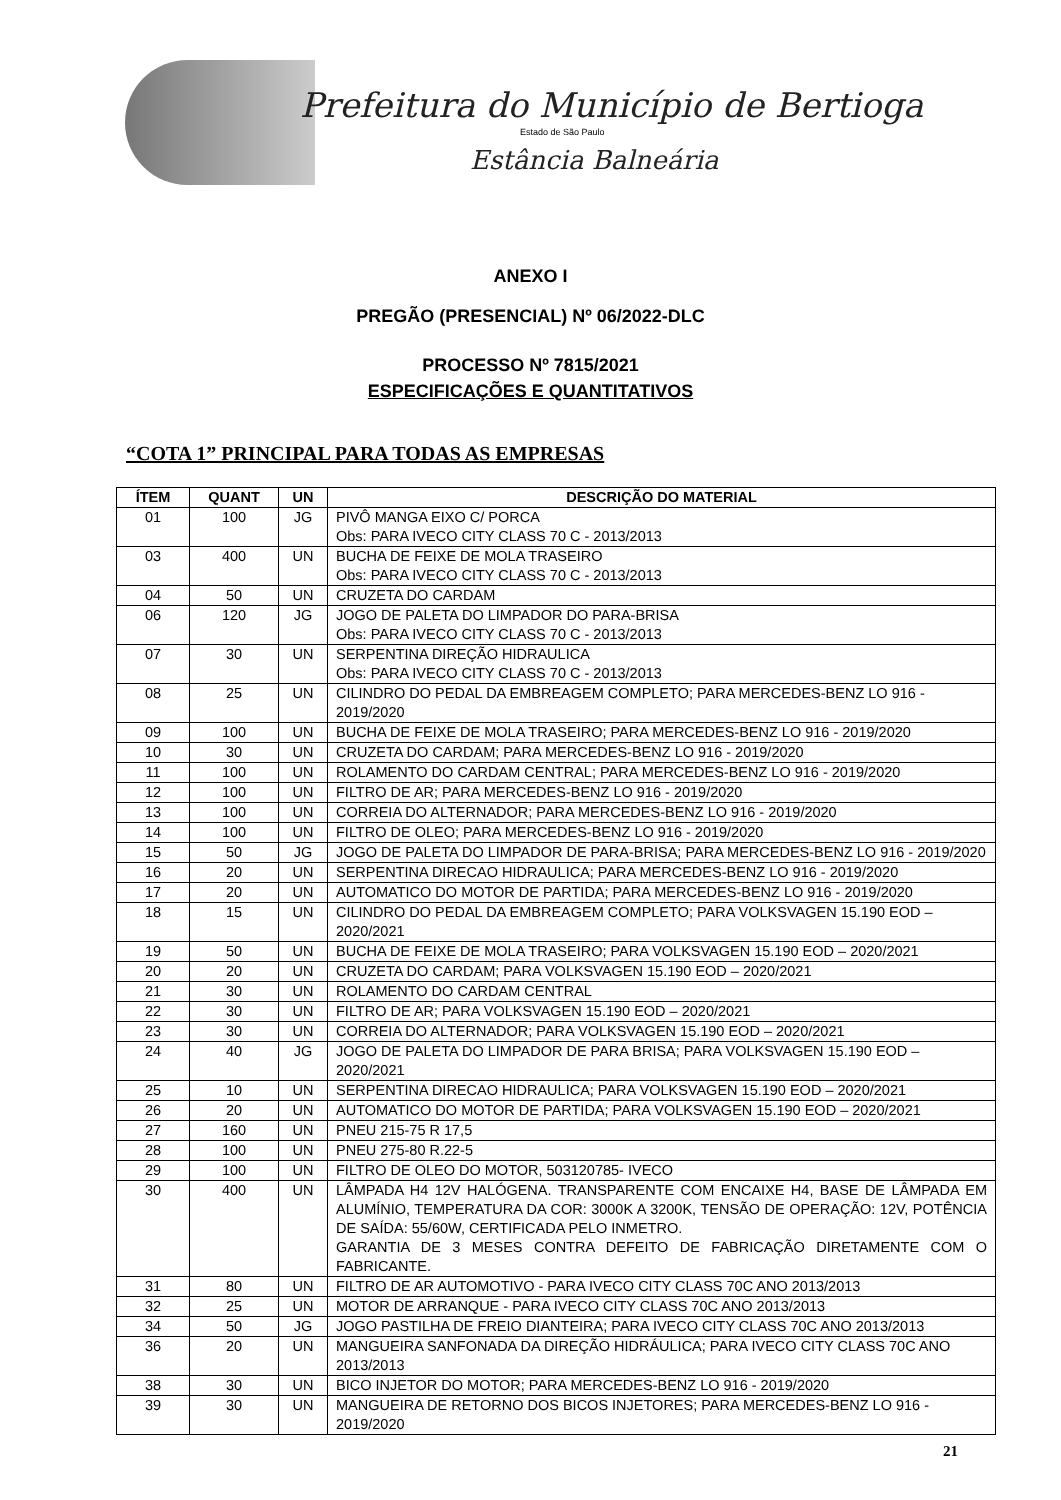Prefeitura do Município de Bertioga
Estado de São Paulo
Estância Balneária
ANEXO I
PREGÃO (PRESENCIAL) Nº 06/2022-DLC
PROCESSO Nº 7815/2021
ESPECIFICAÇÕES E QUANTITATIVOS
“COTA 1” PRINCIPAL PARA TODAS AS EMPRESAS
| ÍTEM | QUANT | UN | DESCRIÇÃO DO MATERIAL |
| --- | --- | --- | --- |
| 01 | 100 | JG | PIVÔ MANGA EIXO C/ PORCA Obs: PARA IVECO CITY CLASS 70 C - 2013/2013 |
| 03 | 400 | UN | BUCHA DE FEIXE DE MOLA TRASEIRO Obs: PARA IVECO CITY CLASS 70 C - 2013/2013 |
| 04 | 50 | UN | CRUZETA DO CARDAM |
| 06 | 120 | JG | JOGO DE PALETA DO LIMPADOR DO PARA-BRISA Obs: PARA IVECO CITY CLASS 70 C - 2013/2013 |
| 07 | 30 | UN | SERPENTINA DIREÇÃO HIDRAULICA Obs: PARA IVECO CITY CLASS 70 C - 2013/2013 |
| 08 | 25 | UN | CILINDRO DO PEDAL DA EMBREAGEM COMPLETO; PARA MERCEDES-BENZ LO 916 - 2019/2020 |
| 09 | 100 | UN | BUCHA DE FEIXE DE MOLA TRASEIRO; PARA MERCEDES-BENZ LO 916 - 2019/2020 |
| 10 | 30 | UN | CRUZETA DO CARDAM; PARA MERCEDES-BENZ LO 916 - 2019/2020 |
| 11 | 100 | UN | ROLAMENTO DO CARDAM CENTRAL; PARA MERCEDES-BENZ LO 916 - 2019/2020 |
| 12 | 100 | UN | FILTRO DE AR; PARA MERCEDES-BENZ LO 916 - 2019/2020 |
| 13 | 100 | UN | CORREIA DO ALTERNADOR; PARA MERCEDES-BENZ LO 916 - 2019/2020 |
| 14 | 100 | UN | FILTRO DE OLEO; PARA MERCEDES-BENZ LO 916 - 2019/2020 |
| 15 | 50 | JG | JOGO DE PALETA DO LIMPADOR DE PARA-BRISA; PARA MERCEDES-BENZ LO 916 - 2019/2020 |
| 16 | 20 | UN | SERPENTINA DIRECAO HIDRAULICA; PARA MERCEDES-BENZ LO 916 - 2019/2020 |
| 17 | 20 | UN | AUTOMATICO DO MOTOR DE PARTIDA; PARA MERCEDES-BENZ LO 916 - 2019/2020 |
| 18 | 15 | UN | CILINDRO DO PEDAL DA EMBREAGEM COMPLETO; PARA VOLKSVAGEN 15.190 EOD – 2020/2021 |
| 19 | 50 | UN | BUCHA DE FEIXE DE MOLA TRASEIRO; PARA VOLKSVAGEN 15.190 EOD – 2020/2021 |
| 20 | 20 | UN | CRUZETA DO CARDAM; PARA VOLKSVAGEN 15.190 EOD – 2020/2021 |
| 21 | 30 | UN | ROLAMENTO DO CARDAM CENTRAL |
| 22 | 30 | UN | FILTRO DE AR; PARA VOLKSVAGEN 15.190 EOD – 2020/2021 |
| 23 | 30 | UN | CORREIA DO ALTERNADOR; PARA VOLKSVAGEN 15.190 EOD – 2020/2021 |
| 24 | 40 | JG | JOGO DE PALETA DO LIMPADOR DE PARA BRISA; PARA VOLKSVAGEN 15.190 EOD – 2020/2021 |
| 25 | 10 | UN | SERPENTINA DIRECAO HIDRAULICA; PARA VOLKSVAGEN 15.190 EOD – 2020/2021 |
| 26 | 20 | UN | AUTOMATICO DO MOTOR DE PARTIDA; PARA VOLKSVAGEN 15.190 EOD – 2020/2021 |
| 27 | 160 | UN | PNEU 215-75 R 17,5 |
| 28 | 100 | UN | PNEU 275-80 R.22-5 |
| 29 | 100 | UN | FILTRO DE OLEO DO MOTOR, 503120785- IVECO |
| 30 | 400 | UN | LÂMPADA H4 12V HALÓGENA. TRANSPARENTE COM ENCAIXE H4, BASE DE LÂMPADA EM ALUMÍNIO, TEMPERATURA DA COR: 3000K A 3200K, TENSÃO DE OPERAÇÃO: 12V, POTÊNCIA DE SAÍDA: 55/60W, CERTIFICADA PELO INMETRO. GARANTIA DE 3 MESES CONTRA DEFEITO DE FABRICAÇÃO DIRETAMENTE COM O FABRICANTE. |
| 31 | 80 | UN | FILTRO DE AR AUTOMOTIVO - PARA IVECO CITY CLASS 70C ANO 2013/2013 |
| 32 | 25 | UN | MOTOR DE ARRANQUE - PARA IVECO CITY CLASS 70C ANO 2013/2013 |
| 34 | 50 | JG | JOGO PASTILHA DE FREIO DIANTEIRA; PARA IVECO CITY CLASS 70C ANO 2013/2013 |
| 36 | 20 | UN | MANGUEIRA SANFONADA DA DIREÇÃO HIDRÁULICA; PARA IVECO CITY CLASS 70C ANO 2013/2013 |
| 38 | 30 | UN | BICO INJETOR DO MOTOR; PARA MERCEDES-BENZ LO 916 - 2019/2020 |
| 39 | 30 | UN | MANGUEIRA DE RETORNO DOS BICOS INJETORES; PARA MERCEDES-BENZ LO 916 - 2019/2020 |
21